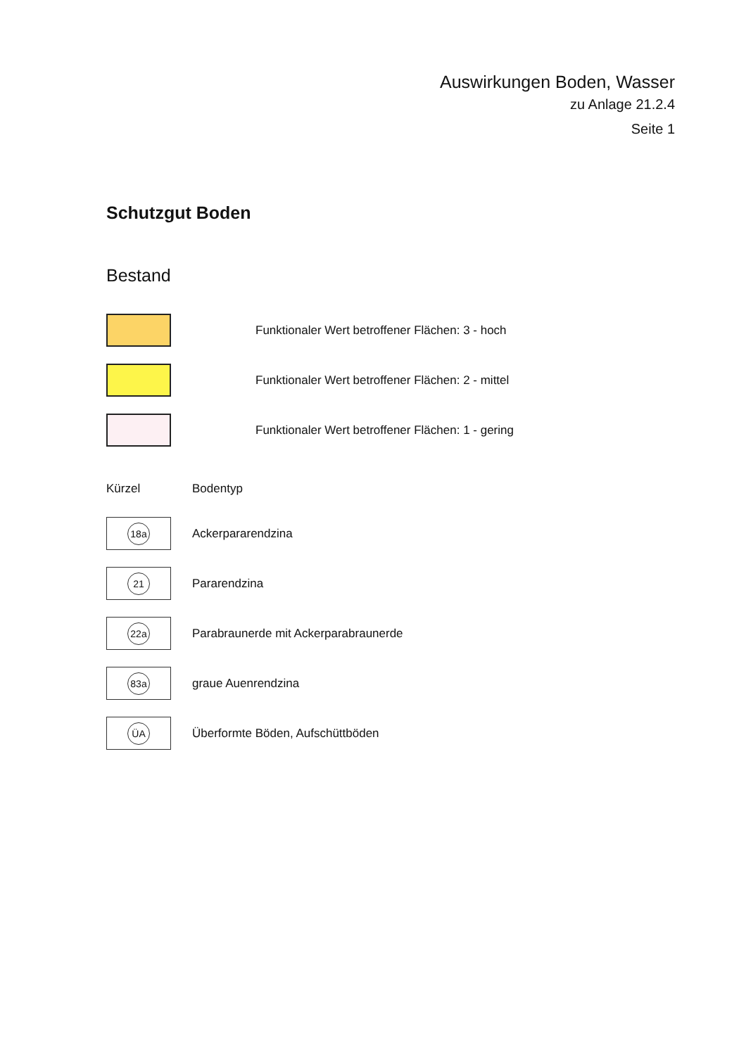Auswirkungen Boden, Wasser
zu Anlage 21.2.4
Seite 1
Schutzgut Boden
Bestand
Funktionaler Wert betroffener Flächen: 3 - hoch
Funktionaler Wert betroffener Flächen: 2 - mittel
Funktionaler Wert betroffener Flächen: 1 - gering
Kürzel Bodentyp
18a
Ackerpararendzina
21
Pararendzina
22a
Parabraunerde mit Ackerparabraunerde
83a
graue Auenrendzina
ÜA
Überformte Böden, Aufschüttböden